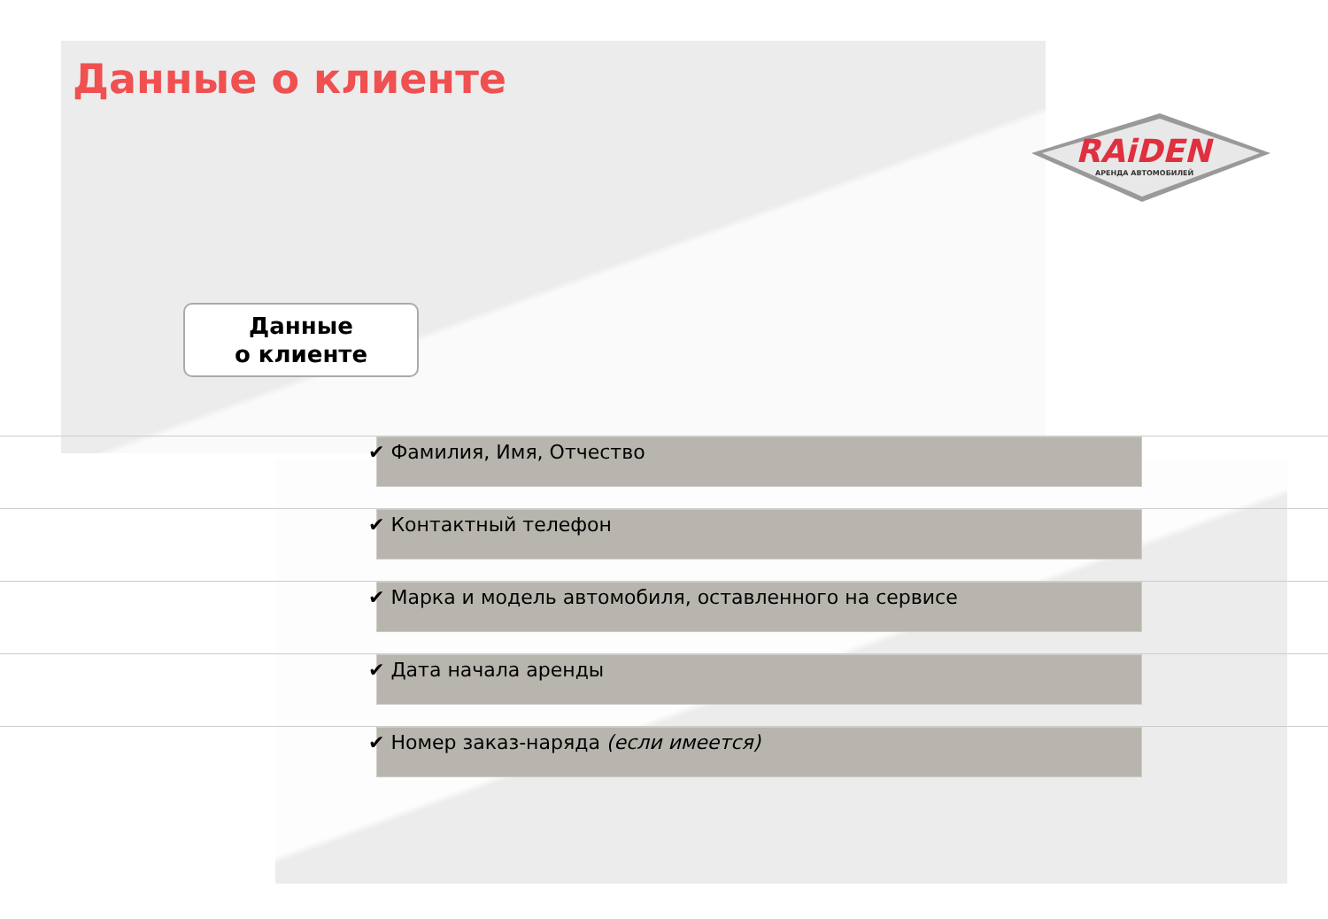Данные о клиенте
RAiDEN
АРЕНДА АВТОМОБИЛЕЙ
Данные
о клиенте
✔ Фамилия, Имя, Отчество
✔ Контактный телефон
✔ Марка и модель автомобиля, оставленного на сервисе
✔ Дата начала аренды
✔ Номер заказ-наряда (если имеется)